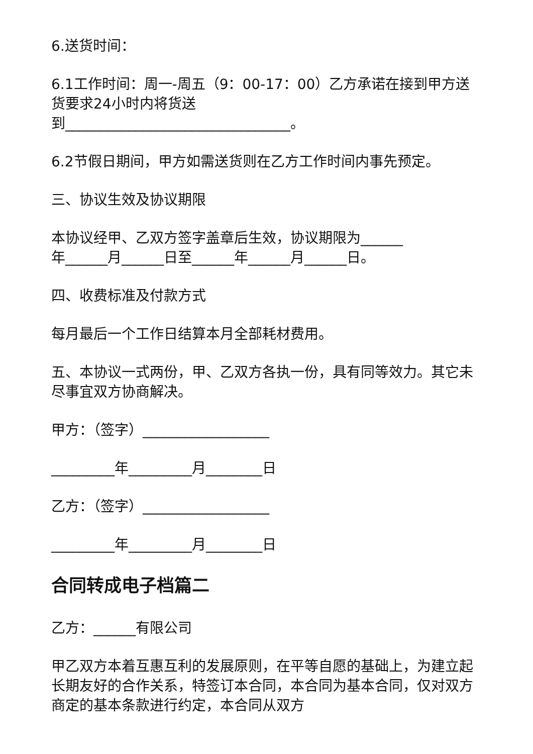6.送货时间：
6.1工作时间：周一-周五（9：00-17：00）乙方承诺在接到甲方送货要求24小时内将货送
到________________________________。
6.2节假日期间，甲方如需送货则在乙方工作时间内事先预定。
三、协议生效及协议期限
本协议经甲、乙双方签字盖章后生效，协议期限为______
年______月______日至______年______月______日。
四、收费标准及付款方式
每月最后一个工作日结算本月全部耗材费用。
五、本协议一式两份，甲、乙双方各执一份，具有同等效力。其它未尽事宜双方协商解决。
甲方：（签字）__________________
_________年_________月________日
乙方：（签字）__________________
_________年_________月________日
合同转成电子档篇二
乙方：______有限公司
甲乙双方本着互惠互利的发展原则，在平等自愿的基础上，为建立起长期友好的合作关系，特签订本合同，本合同为基本合同，仅对双方商定的基本条款进行约定，本合同从双方